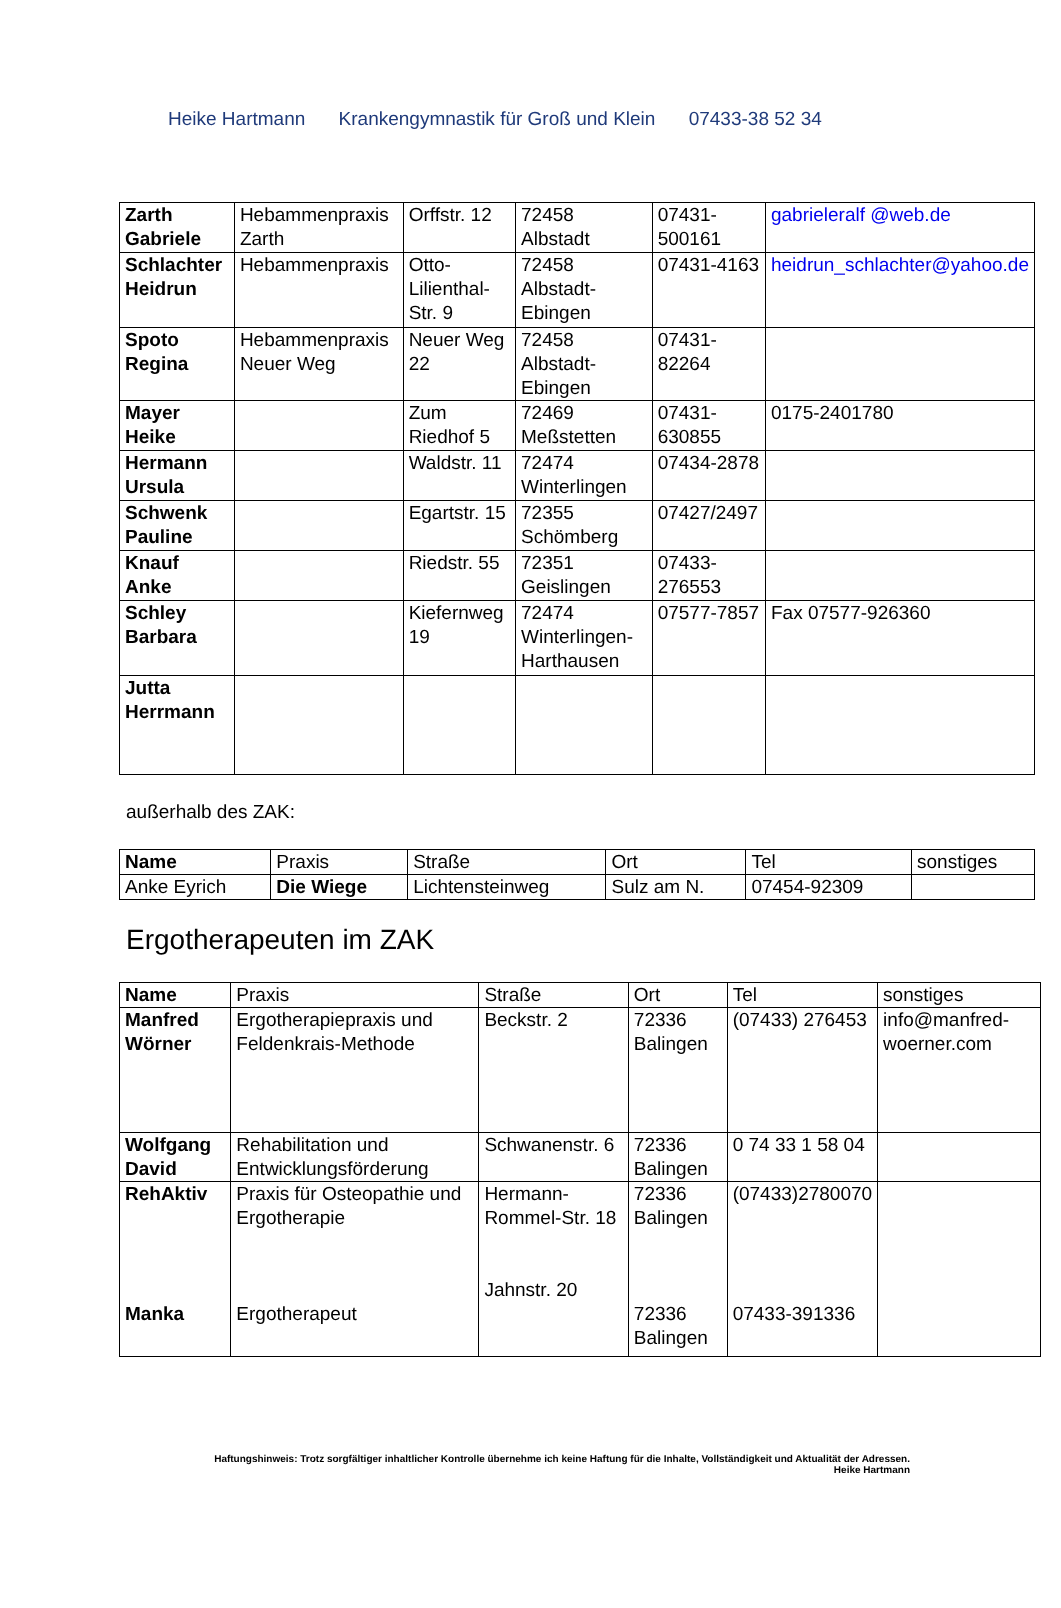Heike Hartmann Krankengymnastik für Groß und Klein 07433-38 52 34
| Zarth Gabriele | Hebammenpraxis Zarth | Orffstr. 12 | 72458 Albstadt | 07431-500161 | gabrieleralf @web.de |
| Schlachter Heidrun | Hebammenpraxis | Otto-Lilienthal-Str. 9 | 72458 Albstadt-Ebingen | 07431-4163 | heidrun_schlachter@yahoo.de |
| Spoto Regina | Hebammenpraxis Neuer Weg | Neuer Weg 22 | 72458 Albstadt-Ebingen | 07431-82264 | |
| Mayer Heike | | Zum Riedhof 5 | 72469 Meßstetten | 07431-630855 | 0175-2401780 |
| Hermann Ursula | | Waldstr. 11 | 72474 Winterlingen | 07434-2878 | |
| Schwenk Pauline | | Egartstr. 15 | 72355 Schömberg | 07427/2497 | |
| Knauf Anke | | Riedstr. 55 | 72351 Geislingen | 07433-276553 | |
| Schley Barbara | | Kiefernweg 19 | 72474 Winterlingen-Harthausen | 07577-7857 | Fax 07577-926360 |
| Jutta Herrmann | | | | | |
außerhalb des ZAK:
| Name | Praxis | Straße | Ort | Tel | sonstiges |
| --- | --- | --- | --- | --- | --- |
| Anke Eyrich | Die Wiege | Lichtensteinweg | Sulz am N. | 07454-92309 | |
Ergotherapeuten im ZAK
| Name | Praxis | Straße | Ort | Tel | sonstiges |
| --- | --- | --- | --- | --- | --- |
| Manfred Wörner | Ergotherapiepraxis und Feldenkrais-Methode | Beckstr. 2 | 72336 Balingen | (07433) 276453 | info@manfred-woerner.com |
| Wolfgang David | Rehabilitation und Entwicklungsförderung | Schwanenstr. 6 | 72336 Balingen | 0 74 33 1 58 04 | |
| RehAktiv Manka | Praxis für Osteopathie und Ergotherapie Ergotherapeut | Hermann-Rommel-Str. 18 Jahnstr. 20 | 72336 Balingen 72336 Balingen | (07433)2780070 07433-391336 | |
Haftungshinweis: Trotz sorgfältiger inhaltlicher Kontrolle übernehme ich keine Haftung für die Inhalte, Vollständigkeit und Aktualität der Adressen.
Heike Hartmann